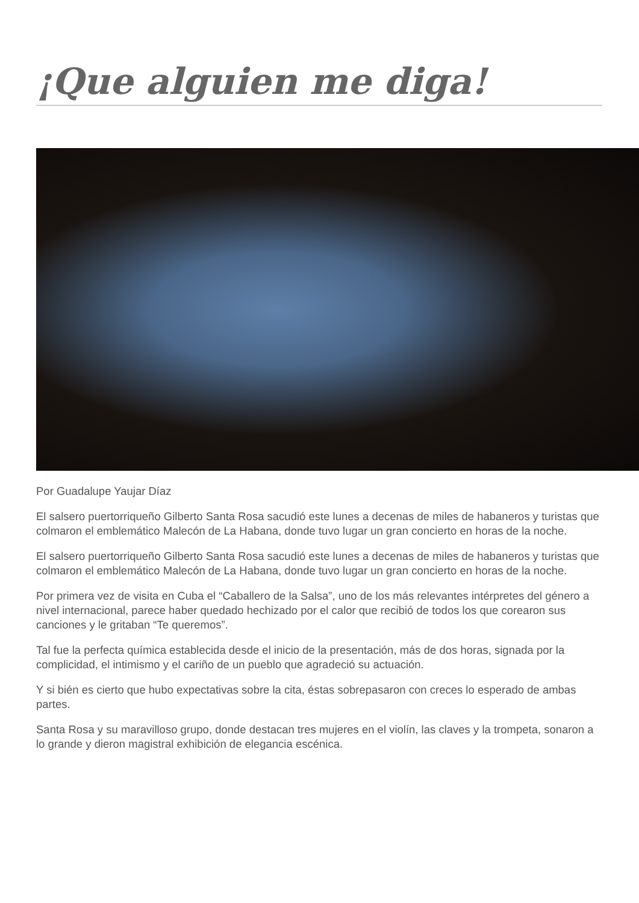¡Que alguien me diga!
Por Guadalupe Yaujar Díaz
El salsero puertorriqueño Gilberto Santa Rosa sacudió este lunes a decenas de miles de habaneros y turistas que colmaron el emblemático Malecón de La Habana, donde tuvo lugar un gran concierto en horas de la noche.
El salsero puertorriqueño Gilberto Santa Rosa sacudió este lunes a decenas de miles de habaneros y turistas que colmaron el emblemático Malecón de La Habana, donde tuvo lugar un gran concierto en horas de la noche.
Por primera vez de visita en Cuba el “Caballero de la Salsa”, uno de los más relevantes intérpretes del género a nivel internacional, parece haber quedado hechizado por el calor que recibió de todos los que corearon sus canciones y le gritaban “Te queremos”.
Tal fue la perfecta química establecida desde el inicio de la presentación, más de dos horas, signada por la complicidad, el intimismo y el cariño de un pueblo que agradeció su actuación.
Y si bién es cierto que hubo expectativas sobre la cita, éstas sobrepasaron con creces lo esperado de ambas partes.
Santa Rosa y su maravilloso grupo, donde destacan tres mujeres en el violín, las claves y la trompeta, sonaron a lo grande y dieron magistral exhibición de elegancia escénica.